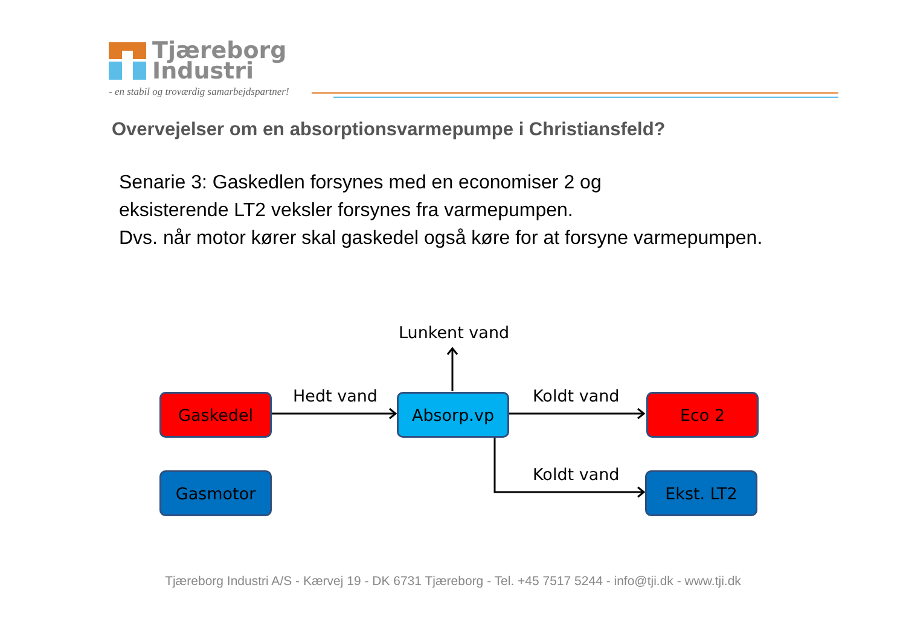Tjæreborg
Industri
- en stabil og troværdig samarbejdspartner!
Overvejelser om en absorptionsvarmepumpe i Christiansfeld?
Senarie 3: Gaskedlen forsynes med en economiser 2 og
eksisterende LT2 veksler forsynes fra varmepumpen.
Dvs. når motor kører skal gaskedel også køre for at forsyne varmepumpen.
Lunkent vand
Hedt vand Koldt vand
Koldt vand
Gaskedel Absorp.vp Eco 2
Gasmotor Ekst. LT2
Tjæreborg Industri A/S - Kærvej 19 - DK 6731 Tjæreborg - Tel. +45 7517 5244 - info@tji.dk - www.tji.dk